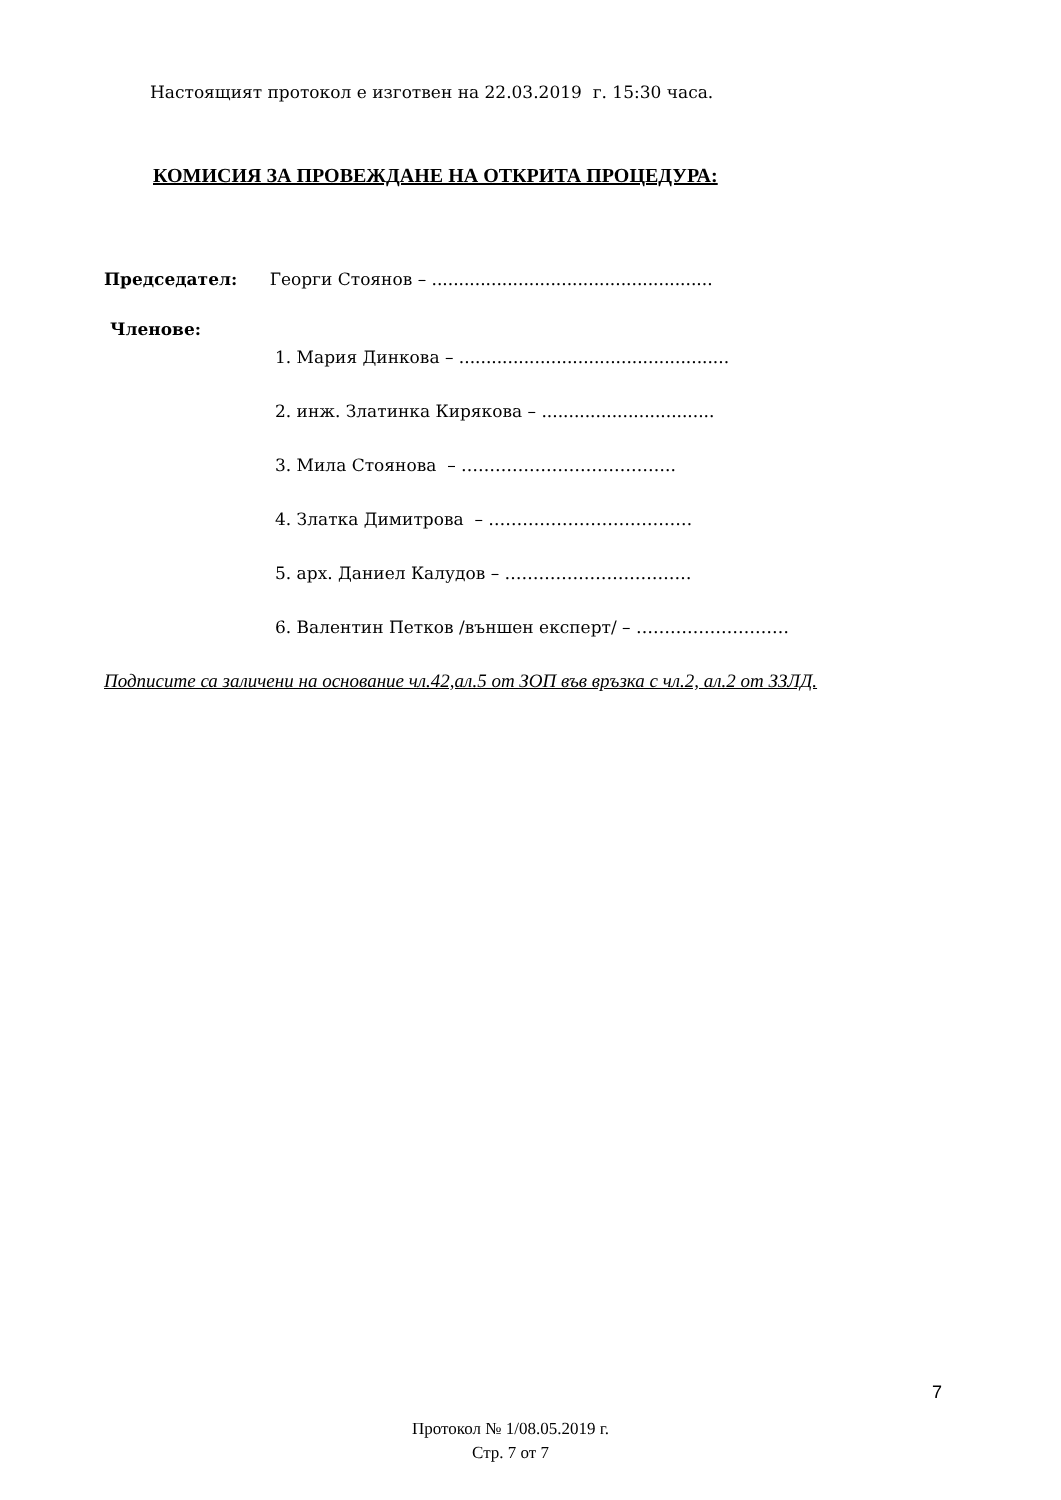Настоящият протокол е изготвен на 22.03.2019 г. 15:30 часа.
КОМИСИЯ ЗА ПРОВЕЖДАНЕ НА ОТКРИТА ПРОЦЕДУРА:
Председател: Георги Стоянов – ....................................................
Членове:
1. Мария Динкова – ..................................................
2. инж. Златинка Кирякова – ................................
3. Мила Стоянова – ………………………………..
4. Златка Димитрова – ………………………………
5. арх. Даниел Калудов – ……………………………
6. Валентин Петков /външен експерт/ – ………………………
Подписите са заличени на основание чл.42,ал.5 от ЗОП във връзка с чл.2, ал.2 от ЗЗЛД.
7
Протокол № 1/08.05.2019 г.
Стр. 7 от 7